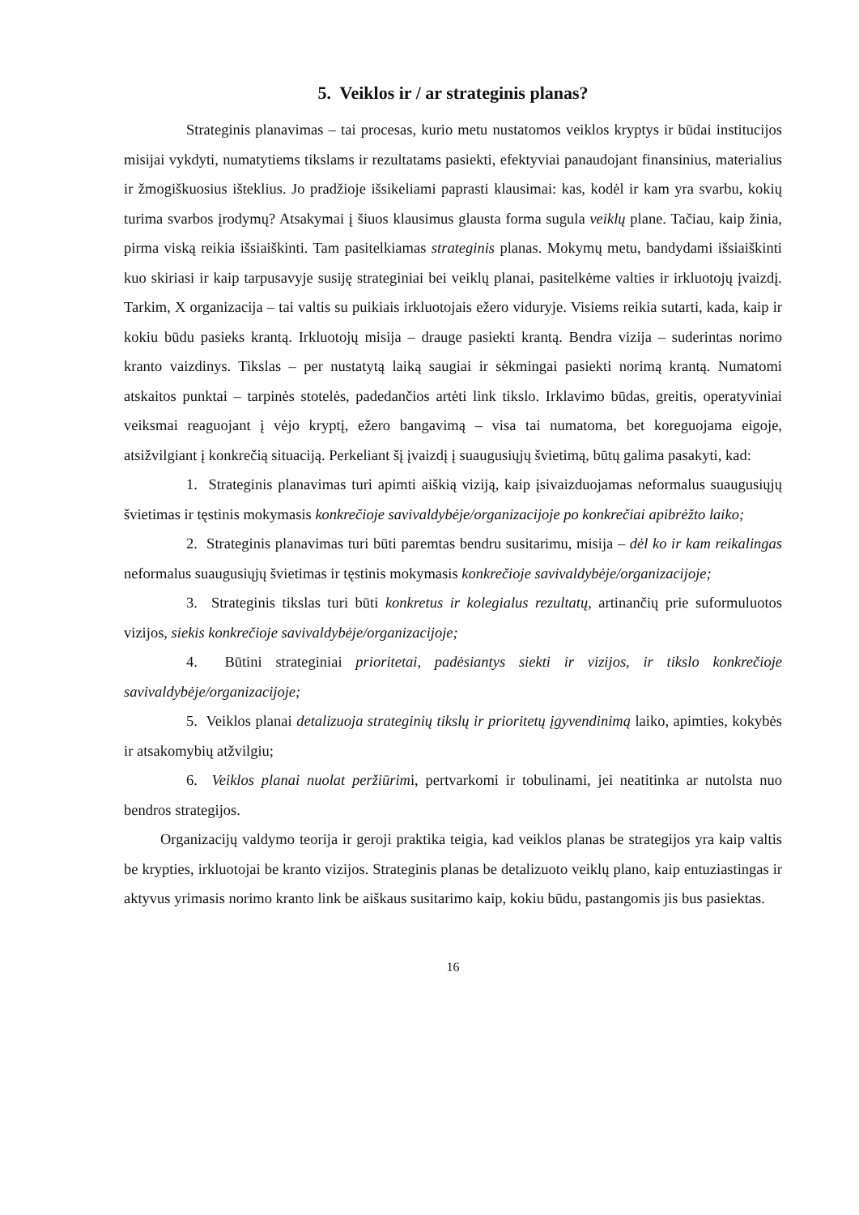5. Veiklos ir / ar strateginis planas?
Strateginis planavimas – tai procesas, kurio metu nustatomos veiklos kryptys ir būdai institucijos misijai vykdyti, numatytiems tikslams ir rezultatams pasiekti, efektyviai panaudojant finansinius, materialius ir žmogiškuosius išteklius. Jo pradžioje išsikeliami paprasti klausimai: kas, kodėl ir kam yra svarbu, kokių turima svarbos įrodymų? Atsakymai į šiuos klausimus glausta forma sugula veiklų plane. Tačiau, kaip žinia, pirma viską reikia išsiaiškinti. Tam pasitelkiamas strateginis planas. Mokymų metu, bandydami išsiaiškinti kuo skiriasi ir kaip tarpusavyje susiję strateginiai bei veiklų planai, pasitelkėme valties ir irkluotojų įvaizdį. Tarkim, X organizacija – tai valtis su puikiais irkluotojais ežero viduryje. Visiems reikia sutarti, kada, kaip ir kokiu būdu pasieks krantą. Irkluotojų misija – drauge pasiekti krantą. Bendra vizija – suderintas norimo kranto vaizdinys. Tikslas – per nustatytą laiką saugiai ir sėkmingai pasiekti norimą krantą. Numatomi atskaitos punktai – tarpinės stotelės, padedančios artėti link tikslo. Irklavimo būdas, greitis, operatyviniai veiksmai reaguojant į vėjo kryptį, ežero bangavimą – visa tai numatoma, bet koreguojama eigoje, atsižvilgiant į konkrečią situaciją. Perkeliant šį įvaizdį į suaugusiųjų švietimą, būtų galima pasakyti, kad:
1. Strateginis planavimas turi apimti aiškią viziją, kaip įsivaizduojamas neformalus suaugusiųjų švietimas ir tęstinis mokymasis konkrečioje savivaldybėje/organizacijoje po konkrečiai apibrėžto laiko;
2. Strateginis planavimas turi būti paremtas bendru susitarimu, misija – dėl ko ir kam reikalingas neformalus suaugusiųjų švietimas ir tęstinis mokymasis konkrečioje savivaldybėje/organizacijoje;
3. Strateginis tikslas turi būti konkretus ir kolegialus rezultatų, artinančių prie suformuluotos vizijos, siekis konkrečioje savivaldybėje/organizacijoje;
4. Būtini strateginiai prioritetai, padėsiantys siekti ir vizijos, ir tikslo konkrečioje savivaldybėje/organizacijoje;
5. Veiklos planai detalizuoja strateginių tikslų ir prioritetų įgyvendinimą laiko, apimties, kokybės ir atsakomybių atžvilgiu;
6. Veiklos planai nuolat peržiūrimi, pertvarkomi ir tobulinami, jei neatitinka ar nutolsta nuo bendros strategijos.
Organizacijų valdymo teorija ir geroji praktika teigia, kad veiklos planas be strategijos yra kaip valtis be krypties, irkluotojai be kranto vizijos. Strateginis planas be detalizuoto veiklų plano, kaip entuziastingas ir aktyvus yrimasis norimo kranto link be aiškaus susitarimo kaip, kokiu būdu, pastangomis jis bus pasiektas.
16